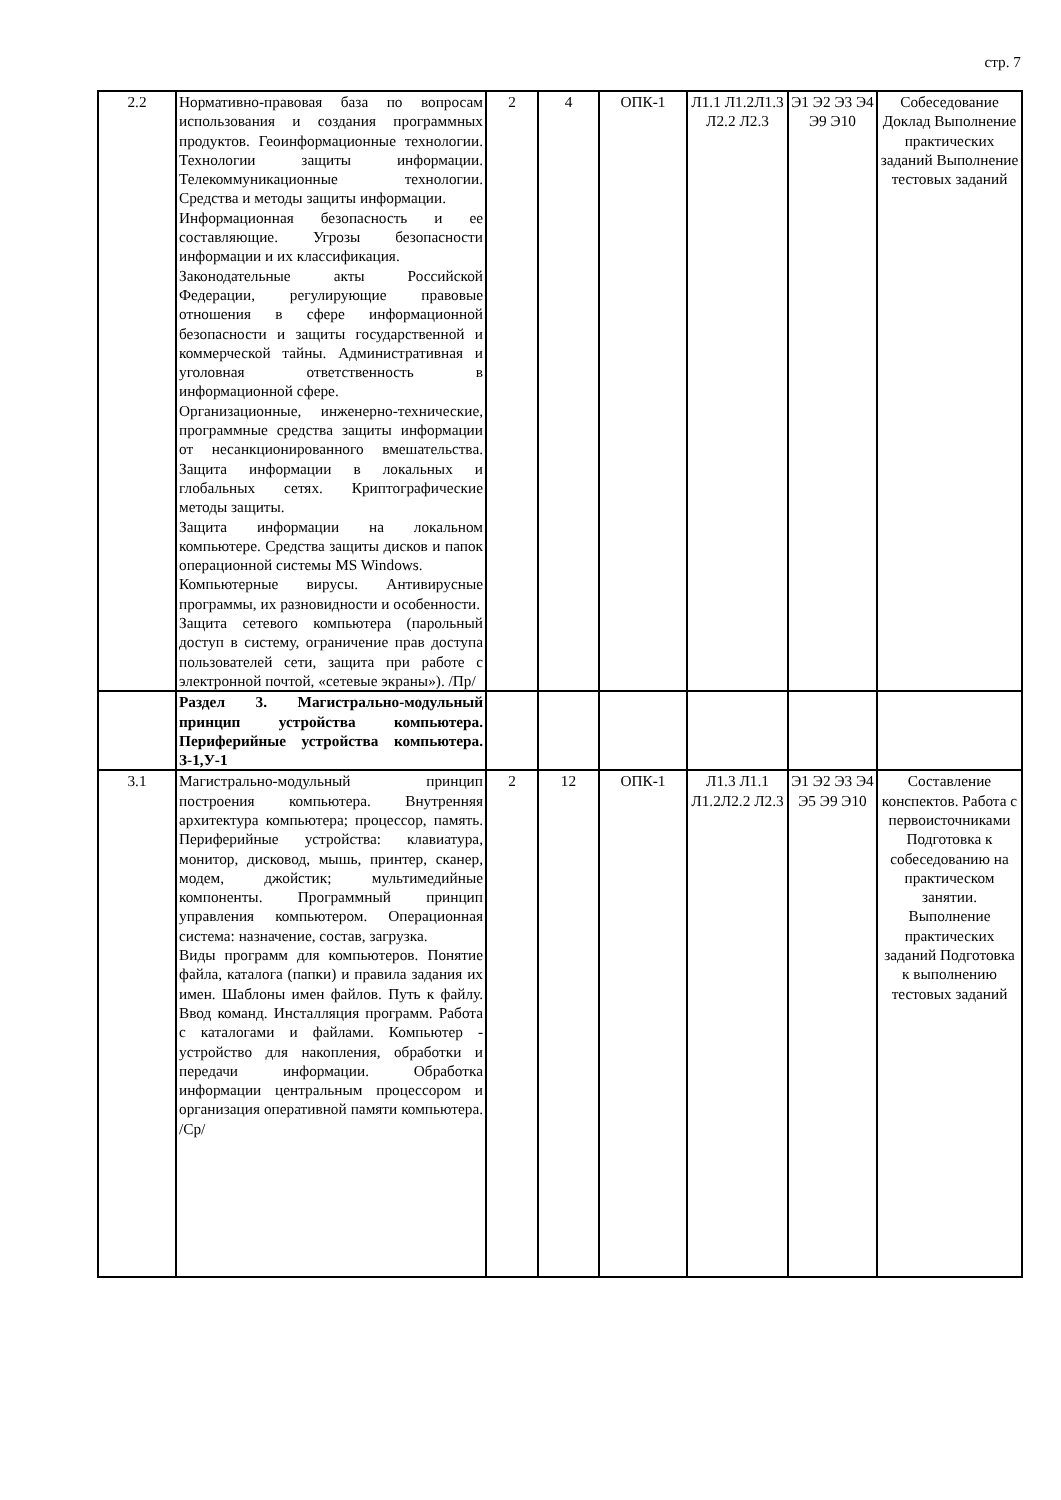стр. 7
| 2.2 | Нормативно-правовая база по вопросам использования и создания программных продуктов. Геоинформационные технологии. Технологии защиты информации. Телекоммуникационные технологии. Средства и методы защиты информации. Информационная безопасность и ее составляющие. Угрозы безопасности информации и их классификация. Законодательные акты Российской Федерации, регулирующие правовые отношения в сфере информационной безопасности и защиты государственной и коммерческой тайны. Административная и уголовная ответственность в информационной сфере. Организационные, инженерно-технические, программные средства защиты информации от несанкционированного вмешательства. Защита информации в локальных и глобальных сетях. Криптографические методы защиты. Защита информации на локальном компьютере. Средства защиты дисков и папок операционной системы MS Windows. Компьютерные вирусы. Антивирусные программы, их разновидности и особенности. Защита сетевого компьютера (парольный доступ в систему, ограничение прав доступа пользователей сети, защита при работе с электронной почтой, «сетевые экраны»). /Пр/ | 2 | 4 | ОПК-1 | Л1.1 Л1.2Л1.3 Л2.2 Л2.3 | Э1 Э2 Э3 Э4 Э9 Э10 | Собеседование Доклад Выполнение практических заданий Выполнение тестовых заданий |
| | Раздел 3. Магистрально-модульный принцип устройства компьютера. Периферийные устройства компьютера. З-1,У-1 | | | | | | |
| 3.1 | Магистрально-модульный принцип построения компьютера. Внутренняя архитектура компьютера; процессор, память. Периферийные устройства: клавиатура, монитор, дисковод, мышь, принтер, сканер, модем, джойстик; мультимедийные компоненты. Программный принцип управления компьютером. Операционная система: назначение, состав, загрузка. Виды программ для компьютеров. Понятие файла, каталога (папки) и правила задания их имен. Шаблоны имен файлов. Путь к файлу. Ввод команд. Инсталляция программ. Работа с каталогами и файлами. Компьютер - устройство для накопления, обработки и передачи информации. Обработка информации центральным процессором и организация оперативной памяти компьютера. /Ср/ | 2 | 12 | ОПК-1 | Л1.3 Л1.1 Л1.2Л2.2 Л2.3 | Э1 Э2 Э3 Э4 Э5 Э9 Э10 | Составление конспектов. Работа с первоисточниками Подготовка к собеседованию на практическом занятии. Выполнение практических заданий Подготовка к выполнению тестовых заданий |